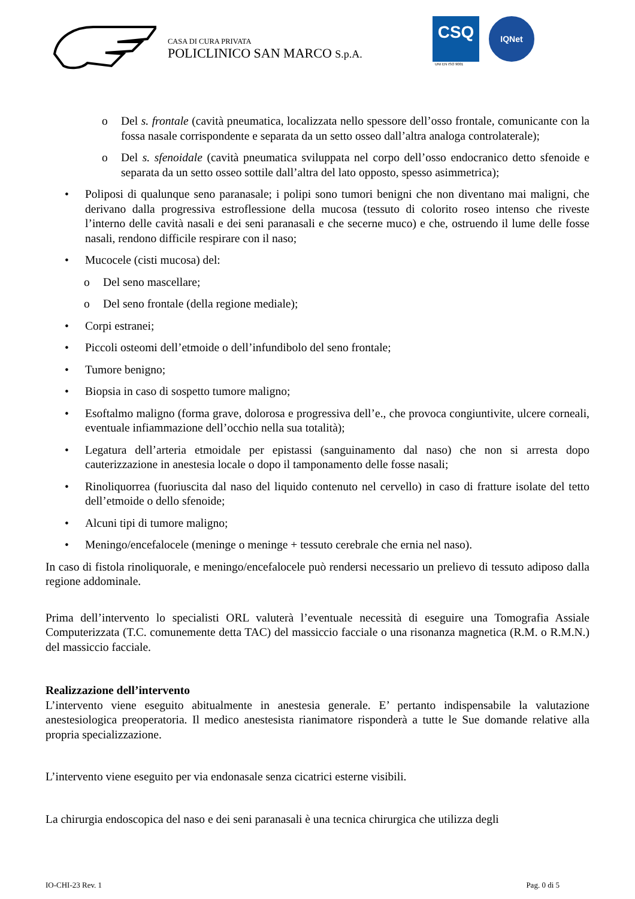CASA DI CURA PRIVATA
POLICLINICO SAN MARCO S.p.A.
CSQ
UNI EN ISO 9001
IQNet
o Del s. frontale (cavità pneumatica, localizzata nello spessore dell’osso frontale, comunicante con la fossa nasale corrispondente e separata da un setto osseo dall’altra analoga controlaterale);
o Del s. sfenoidale (cavità pneumatica sviluppata nel corpo dell’osso endocranico detto sfenoide e separata da un setto osseo sottile dall’altra del lato opposto, spesso asimmetrica);
• Poliposi di qualunque seno paranasale; i polipi sono tumori benigni che non diventano mai maligni, che derivano dalla progressiva estroflessione della mucosa (tessuto di colorito roseo intenso che riveste l’interno delle cavità nasali e dei seni paranasali e che secerne muco) e che, ostruendo il lume delle fosse nasali, rendono difficile respirare con il naso;
• Mucocele (cisti mucosa) del:
o Del seno mascellare;
o Del seno frontale (della regione mediale);
• Corpi estranei;
• Piccoli osteomi dell’etmoide o dell’infundibolo del seno frontale;
• Tumore benigno;
• Biopsia in caso di sospetto tumore maligno;
• Esoftalmo maligno (forma grave, dolorosa e progressiva dell’e., che provoca congiuntivite, ulcere corneali, eventuale infiammazione dell’occhio nella sua totalità);
• Legatura dell’arteria etmoidale per epistassi (sanguinamento dal naso) che non si arresta dopo cauterizzazione in anestesia locale o dopo il tamponamento delle fosse nasali;
• Rinoliquorrea (fuoriuscita dal naso del liquido contenuto nel cervello) in caso di fratture isolate del tetto dell’etmoide o dello sfenoide;
• Alcuni tipi di tumore maligno;
• Meningo/encefalocele (meninge o meninge + tessuto cerebrale che ernia nel naso).
In caso di fistola rinoliquorale, e meningo/encefalocele può rendersi necessario un prelievo di tessuto adiposo dalla regione addominale.
Prima dell’intervento lo specialisti ORL valuterà l’eventuale necessità di eseguire una Tomografia Assiale Computerizzata (T.C. comunemente detta TAC) del massiccio facciale o una risonanza magnetica (R.M. o R.M.N.) del massiccio facciale.
Realizzazione dell’intervento
L’intervento viene eseguito abitualmente in anestesia generale. E’ pertanto indispensabile la valutazione anestesiologica preoperatoria. Il medico anestesista rianimatore risponderà a tutte le Sue domande relative alla propria specializzazione.
L’intervento viene eseguito per via endonasale senza cicatrici esterne visibili.
La chirurgia endoscopica del naso e dei seni paranasali è una tecnica chirurgica che utilizza degli
IO-CHI-23 Rev. 1 Pag. 0 di 5